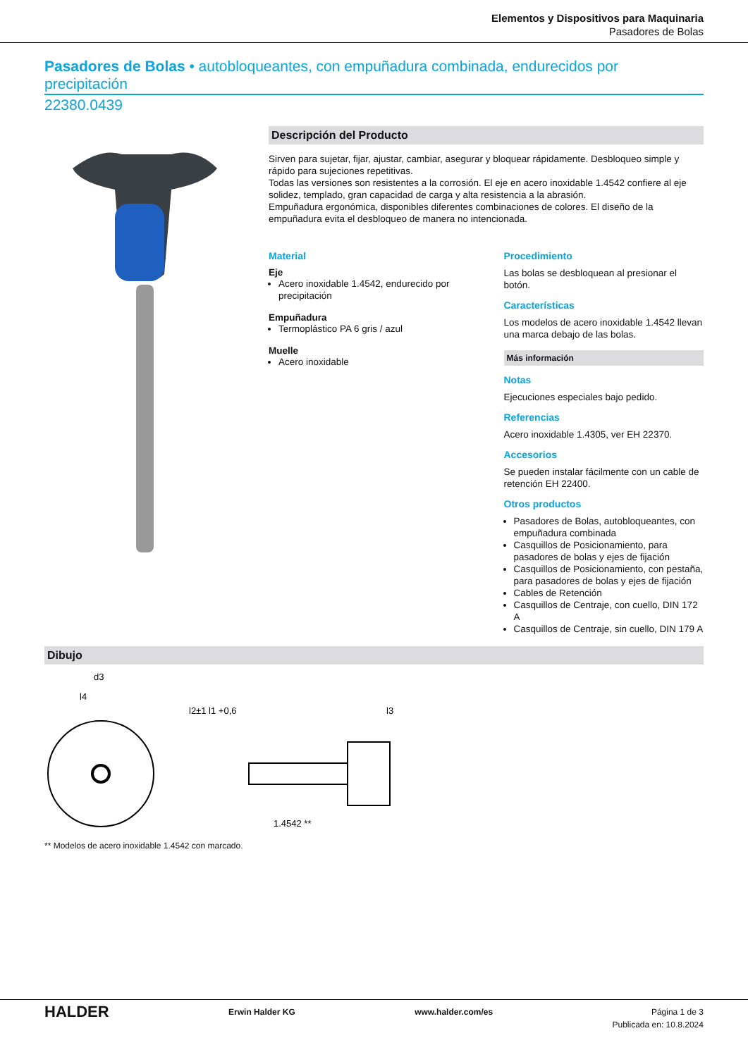Elementos y Dispositivos para Maquinaria
Pasadores de Bolas
Pasadores de Bolas • autobloqueantes, con empuñadura combinada, endurecidos por precipitación
22380.0439
Descripción del Producto
Sirven para sujetar, fijar, ajustar, cambiar, asegurar y bloquear rápidamente. Desbloqueo simple y rápido para sujeciones repetitivas.
Todas las versiones son resistentes a la corrosión. El eje en acero inoxidable 1.4542 confiere al eje solidez, templado, gran capacidad de carga y alta resistencia a la abrasión.
Empuñadura ergonómica, disponibles diferentes combinaciones de colores. El diseño de la empuñadura evita el desbloqueo de manera no intencionada.
Material
Eje
Acero inoxidable 1.4542, endurecido por precipitación
Empuñadura
Termoplástico PA 6 gris / azul
Muelle
Acero inoxidable
Procedimiento
Las bolas se desbloquean al presionar el botón.
Características
Los modelos de acero inoxidable 1.4542 llevan una marca debajo de las bolas.
Más información
Notas
Ejecuciones especiales bajo pedido.
Referencias
Acero inoxidable 1.4305, ver EH 22370.
Accesorios
Se pueden instalar fácilmente con un cable de retención EH 22400.
Otros productos
Pasadores de Bolas, autobloqueantes, con empuñadura combinada
Casquillos de Posicionamiento, para pasadores de bolas y ejes de fijación
Casquillos de Posicionamiento, con pestaña, para pasadores de bolas y ejes de fijación
Cables de Retención
Casquillos de Centraje, con cuello, DIN 172 A
Casquillos de Centraje, sin cuello, DIN 179 A
Dibujo
d3
l4
l2±1 l1 +0,6
l3
1.4542 **
** Modelos de acero inoxidable 1.4542 con marcado.
HALDER Erwin Halder KG www.halder.com/es Página 1 de 3
Publicada en: 10.8.2024